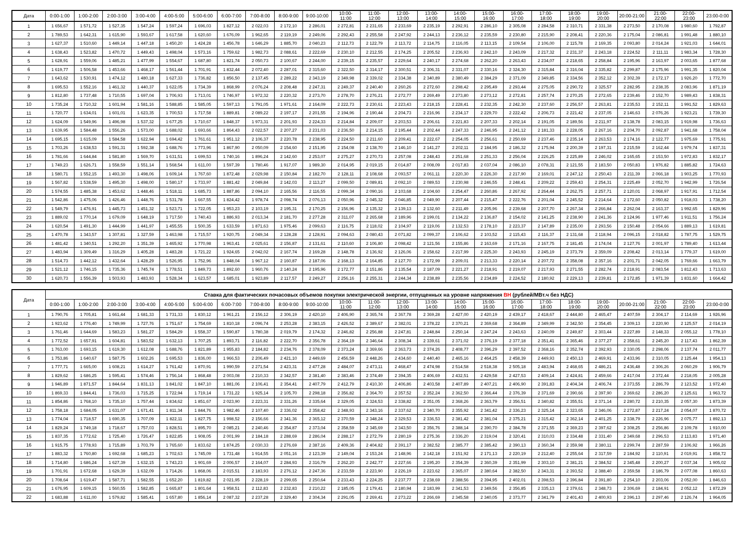| Дата | 0:00-1:00 | 1:00-2:00 | 2:00-3:00 | 3:00-4:00 | 4:00-5:00 | 5:00-6:00 | 6:00-7:00 | 7:00-8:00 | 8:00-9:00 | 9:00-10:00 | 10:00- 11:00 | 11:00- 12:00 | 12:00- 13:00 | 13:00- 14:00 | 14:00- 15:00 | 15:00- 16:00 | 16:00- 17:00 | 17:00- 18:00 | 18:00- 19:00 | 19:00- 20:00 | 20:00-21:00 | 21:00- 22:00 | 22:00- 23:00 | 23:00-0:00 |
| --- | --- | --- | --- | --- | --- | --- | --- | --- | --- | --- | --- | --- | --- | --- | --- | --- | --- | --- | --- | --- | --- | --- | --- | --- |
| 1 | 1 656,67 | 1 571,72 | 1 527,35 | 1 547,24 | 1 597,24 | 1 696,03 | 1 827,12 | 2 022,03 | 2 172,10 | 2 286,01 | 2 272,81 | 2 231,65 | 2 233,69 | 2 235,19 | 2 292,91 | 2 286,10 | 2 305,08 | 2 284,58 | 2 310,71 | 2 331,38 | 2 273,50 | 2 170,08 | 1 980,60 | 1 792,87 |
| 2 | 1 789,53 | 1 642,31 | 1 615,90 | 1 593,67 | 1 617,58 | 1 620,60 | 1 676,09 | 1 962,65 | 2 119,19 | 2 249,06 | 2 292,43 | 2 255,58 | 2 247,92 | 2 244,13 | 2 236,12 | 2 235,59 | 2 230,80 | 2 215,90 | 2 208,41 | 2 220,36 | 2 175,04 | 2 086,81 | 1 991,48 | 1 880,10 |
| 3 | 1 627,37 | 1 510,60 | 1 449,14 | 1 447,18 | 1 450,20 | 1 424,28 | 1 456,78 | 1 646,29 | 1 885,70 | 2 040,23 | 2 112,73 | 2 122,79 | 2 113,72 | 2 114,75 | 2 116,05 | 2 113,15 | 2 109,54 | 2 106,00 | 2 115,78 | 2 169,35 | 2 093,80 | 2 014,24 | 1 921,03 | 1 644,01 |
| 4 | 1 638,43 | 1 523,82 | 1 470,72 | 1 449,43 | 1 498,04 | 1 573,16 | 1 759,62 | 1 982,73 | 2 088,61 | 2 222,69 | 2 230,10 | 2 212,55 | 2 174,25 | 2 205,52 | 2 236,93 | 2 242,10 | 2 243,09 | 2 217,32 | 2 231,37 | 2 243,18 | 2 224,52 | 2 111,11 | 1 983,34 | 1 728,30 |
| 5 | 1 628,91 | 1 559,06 | 1 485,21 | 1 477,99 | 1 554,67 | 1 687,80 | 1 821,74 | 2 050,73 | 2 100,67 | 2 244,00 | 2 239,15 | 2 235,57 | 2 229,64 | 2 240,17 | 2 274,68 | 2 262,20 | 2 263,43 | 2 234,07 | 2 218,65 | 2 258,84 | 2 195,96 | 2 163,97 | 2 003,65 | 1 877,68 |
| 6 | 1 619,77 | 1 506,58 | 1 453,66 | 1 468,17 | 1 561,44 | 1 701,91 | 1 832,44 | 2 072,40 | 2 287,01 | 2 315,60 | 2 322,50 | 2 314,17 | 2 300,51 | 2 306,31 | 2 331,07 | 2 330,16 | 2 324,30 | 2 315,84 | 2 316,04 | 2 335,82 | 2 299,87 | 2 175,96 | 1 991,35 | 1 820,04 |
| 7 | 1 643,62 | 1 530,91 | 1 474,12 | 1 480,18 | 1 627,33 | 1 736,82 | 1 856,50 | 2 137,45 | 2 289,22 | 2 343,19 | 2 349,98 | 2 339,02 | 2 334,38 | 2 340,89 | 2 380,49 | 2 384,29 | 2 371,09 | 2 349,85 | 2 334,56 | 2 352,12 | 2 302,39 | 2 172,17 | 1 926,20 | 1 772,70 |
| 8 | 1 695,53 | 1 552,16 | 1 461,32 | 1 440,37 | 1 622,05 | 1 734,39 | 1 868,99 | 2 076,24 | 2 208,48 | 2 247,31 | 2 249,37 | 2 240,40 | 2 260,26 | 2 272,60 | 2 298,42 | 2 295,49 | 2 293,44 | 2 275,05 | 2 290,72 | 2 325,57 | 2 282,95 | 2 238,35 | 2 083,96 | 1 871,19 |
| 9 | 1 812,80 | 1 737,48 | 1 710,55 | 1 697,04 | 1 706,93 | 1 713,01 | 1 746,97 | 1 972,32 | 2 220,32 | 2 273,70 | 2 278,70 | 2 276,21 | 2 272,77 | 2 269,49 | 2 273,80 | 2 273,12 | 2 272,81 | 2 257,74 | 2 270,25 | 2 272,65 | 2 239,46 | 2 152,70 | 1 989,43 | 1 838,31 |
| 10 | 1 735,24 | 1 710,32 | 1 601,94 | 1 581,16 | 1 588,85 | 1 585,05 | 1 597,13 | 1 791,05 | 1 971,61 | 2 164,09 | 2 222,73 | 2 230,61 | 2 223,43 | 2 218,15 | 2 228,41 | 2 232,35 | 2 242,30 | 2 237,60 | 2 256,57 | 2 263,81 | 2 235,53 | 2 152,11 | 1 991,52 | 1 829,63 |
| 11 | 1 720,77 | 1 634,01 | 1 601,01 | 1 623,35 | 1 700,53 | 1 717,58 | 1 889,81 | 2 089,22 | 2 197,17 | 2 201,55 | 2 194,96 | 2 190,44 | 2 204,73 | 2 216,96 | 2 234,17 | 2 229,70 | 2 222,42 | 2 206,73 | 2 221,42 | 2 237,05 | 2 146,63 | 2 076,26 | 1 923,21 | 1 739,30 |
| 12 | 1 624,09 | 1 549,96 | 1 496,98 | 1 537,32 | 1 677,25 | 1 710,67 | 1 848,37 | 1 973,31 | 2 201,93 | 2 224,33 | 2 214,84 | 2 209,07 | 2 203,53 | 2 206,61 | 2 221,83 | 2 207,33 | 2 202,14 | 2 191,05 | 2 189,56 | 2 211,97 | 2 138,78 | 2 083,15 | 1 919,98 | 1 736,63 |
| 13 | 1 639,95 | 1 584,48 | 1 556,26 | 1 573,00 | 1 688,02 | 1 693,66 | 1 864,43 | 2 022,57 | 2 207,27 | 2 231,03 | 2 236,50 | 2 214,15 | 2 195,44 | 2 202,44 | 2 247,33 | 2 246,95 | 2 241,12 | 2 181,33 | 2 228,05 | 2 267,16 | 2 204,70 | 2 092,87 | 1 941,68 | 1 758,04 |
| 14 | 1 695,15 | 1 615,09 | 1 584,58 | 1 622,94 | 1 694,42 | 1 761,61 | 1 951,12 | 2 106,37 | 2 220,78 | 2 238,95 | 2 224,50 | 2 211,60 | 2 209,41 | 2 222,67 | 2 254,05 | 2 256,61 | 2 250,69 | 2 237,46 | 2 235,14 | 2 263,53 | 2 174,16 | 2 122,77 | 1 975,69 | 1 775,91 |
| 15 | 1 703,26 | 1 638,53 | 1 591,31 | 1 592,38 | 1 688,76 | 1 773,96 | 1 867,90 | 2 050,09 | 2 154,60 | 2 151,95 | 2 154,08 | 2 138,70 | 2 146,10 | 2 141,27 | 2 202,11 | 2 184,95 | 2 186,32 | 2 175,94 | 2 200,39 | 2 197,31 | 2 215,59 | 2 162,44 | 1 979,74 | 1 837,31 |
| 16 | 1 781,66 | 1 644,84 | 1 581,80 | 1 569,70 | 1 631,51 | 1 699,53 | 1 740,16 | 1 896,24 | 2 142,60 | 2 253,07 | 2 275,27 | 2 270,73 | 2 257,08 | 2 248,43 | 2 251,68 | 2 251,33 | 2 256,04 | 2 226,25 | 2 225,89 | 2 246,02 | 2 165,65 | 2 153,50 | 1 972,83 | 1 832,17 |
| 17 | 1 749,23 | 1 626,71 | 1 558,59 | 1 551,14 | 1 568,54 | 1 611,00 | 1 597,39 | 1 780,46 | 1 917,07 | 1 989,30 | 2 014,95 | 2 019,15 | 2 014,87 | 2 008,09 | 2 017,83 | 2 037,04 | 2 086,10 | 2 078,31 | 2 121,55 | 2 183,50 | 2 050,83 | 1 976,82 | 1 885,82 | 1 724,63 |
| 18 | 1 580,71 | 1 552,15 | 1 493,30 | 1 498,06 | 1 609,14 | 1 767,60 | 1 872,48 | 2 029,98 | 2 150,84 | 2 182,70 | 2 128,11 | 2 108,68 | 2 093,57 | 2 061,11 | 2 220,30 | 2 226,30 | 2 217,90 | 2 169,01 | 2 247,12 | 2 250,43 | 2 211,39 | 2 066,18 | 1 903,25 | 1 770,93 |
| 19 | 1 567,82 | 1 538,59 | 1 495,30 | 1 498,00 | 1 580,17 | 1 733,97 | 1 881,42 | 2 049,84 | 2 142,03 | 2 113,27 | 2 099,50 | 2 089,81 | 2 092,10 | 2 089,53 | 2 230,98 | 2 246,55 | 2 248,41 | 2 209,22 | 2 259,43 | 2 254,31 | 2 225,49 | 2 052,70 | 1 942,99 | 1 726,54 |
| 20 | 1 574,55 | 1 485,38 | 1 453,62 | 1 448,46 | 1 518,11 | 1 685,73 | 1 887,86 | 2 094,10 | 2 165,56 | 2 116,55 | 2 099,34 | 2 090,16 | 2 103,68 | 2 104,60 | 2 254,47 | 2 260,86 | 2 267,92 | 2 264,44 | 2 262,75 | 2 257,71 | 2 120,01 | 2 068,97 | 1 917,91 | 1 712,54 |
| 21 | 1 542,86 | 1 475,06 | 1 426,46 | 1 448,76 | 1 531,78 | 1 667,55 | 1 824,42 | 1 978,74 | 2 098,74 | 2 076,13 | 2 050,96 | 2 045,32 | 2 046,85 | 2 049,90 | 2 207,44 | 2 215,47 | 2 222,76 | 2 201,04 | 2 245,52 | 2 214,64 | 2 172,60 | 2 050,82 | 1 918,03 | 1 738,20 |
| 22 | 1 549,79 | 1 476,91 | 1 445,73 | 1 451,32 | 1 523,71 | 1 722,05 | 1 953,23 | 2 103,19 | 2 195,31 | 2 170,25 | 2 156,96 | 2 135,32 | 2 139,13 | 2 132,60 | 2 211,49 | 2 205,96 | 2 239,68 | 2 207,70 | 2 267,34 | 2 266,84 | 2 262,04 | 2 163,37 | 1 992,65 | 1 829,96 |
| 23 | 1 889,02 | 1 770,14 | 1 679,09 | 1 648,19 | 1 717,50 | 1 740,43 | 1 886,93 | 2 013,34 | 2 181,70 | 2 277,28 | 2 311,07 | 2 265,68 | 2 189,96 | 2 199,01 | 2 134,22 | 2 136,87 | 2 154,02 | 2 141,25 | 2 238,90 | 2 241,36 | 2 124,96 | 1 977,46 | 1 911,51 | 1 756,24 |
| 24 | 1 620,54 | 1 491,30 | 1 444,99 | 1 441,97 | 1 455,55 | 1 500,35 | 1 633,59 | 1 871,63 | 1 975,46 | 2 099,63 | 2 116,75 | 2 118,02 | 2 104,97 | 2 119,06 | 2 132,53 | 2 178,10 | 2 223,37 | 2 147,89 | 2 235,00 | 2 293,56 | 2 150,48 | 2 054,66 | 1 889,13 | 1 619,81 |
| 25 | 1 470,78 | 1 343,57 | 1 307,81 | 1 327,59 | 1 463,98 | 1 715,57 | 1 920,75 | 2 049,34 | 2 128,28 | 2 128,91 | 2 094,63 | 2 080,43 | 2 071,82 | 2 099,37 | 2 106,62 | 2 103,52 | 2 115,43 | 2 116,37 | 2 131,68 | 2 118,94 | 2 096,15 | 2 018,82 | 1 787,75 | 1 529,75 |
| 26 | 1 481,42 | 1 340,51 | 1 292,20 | 1 351,39 | 1 465,92 | 1 770,98 | 1 963,41 | 2 025,61 | 2 156,87 | 2 131,61 | 2 110,60 | 2 106,80 | 2 098,42 | 2 121,56 | 2 155,86 | 2 163,69 | 2 171,16 | 2 167,75 | 2 181,45 | 2 174,04 | 2 127,76 | 2 001,97 | 1 789,40 | 1 613,44 |
| 27 | 1 483,94 | 1 309,49 | 1 316,29 | 1 405,28 | 1 483,28 | 1 721,22 | 1 924,65 | 2 042,02 | 2 167,74 | 2 169,28 | 2 148,78 | 2 136,92 | 2 126,06 | 2 158,62 | 2 217,99 | 2 225,30 | 2 243,93 | 2 245,19 | 2 373,79 | 2 359,09 | 2 208,42 | 2 013,14 | 1 779,37 | 1 619,00 |
| 28 | 1 514,73 | 1 442,12 | 1 432,64 | 1 428,29 | 1 526,95 | 1 752,96 | 1 848,04 | 1 967,12 | 2 160,87 | 2 187,06 | 2 168,13 | 2 164,85 | 2 127,70 | 2 172,99 | 2 209,01 | 2 213,33 | 2 220,14 | 2 207,72 | 2 358,08 | 2 357,16 | 2 201,71 | 2 042,05 | 1 769,66 | 1 663,79 |
| 29 | 1 521,12 | 1 746,15 | 1 735,36 | 1 745,74 | 1 778,51 | 1 849,73 | 1 892,60 | 1 960,76 | 2 140,24 | 2 195,96 | 2 172,77 | 2 151,86 | 2 135,54 | 2 187,09 | 2 221,27 | 2 218,91 | 2 219,07 | 2 217,93 | 2 271,55 | 2 282,74 | 2 218,91 | 2 083,54 | 1 812,43 | 1 713,63 |
| 30 | 1 620,73 | 1 556,39 | 1 503,93 | 1 483,93 | 1 528,34 | 1 623,57 | 1 685,01 | 1 923,89 | 2 117,57 | 2 249,27 | 2 256,16 | 2 255,31 | 2 244,34 | 2 238,89 | 2 235,56 | 2 234,89 | 2 224,52 | 2 180,92 | 2 229,13 | 2 239,81 | 2 172,85 | 1 971,39 | 1 831,60 | 1 664,42 |
| Дата | Ставка для фактических почасовых объемов покупки электрической энергии, отпущенных на уровне напряжения ВН (рублей/МВт.ч без НДС) | | | | | | | | | | | | | | | | | | | | | | | |
| --- | --- | --- | --- | --- | --- | --- | --- | --- | --- | --- | --- | --- | --- | --- | --- | --- | --- | --- | --- | --- | --- | --- | --- | --- |
| | 0:00-1:00 | 1:00-2:00 | 2:00-3:00 | 3:00-4:00 | 4:00-5:00 | 5:00-6:00 | 6:00-7:00 | 7:00-8:00 | 8:00-9:00 | 9:00-10:00 | 10:00- 11:00 | 11:00- 12:00 | 12:00- 13:00 | 13:00- 14:00 | 14:00- 15:00 | 15:00- 16:00 | 16:00- 17:00 | 17:00- 18:00 | 18:00- 19:00 | 19:00- 20:00 | 20:00-21:00 | 21:00- 22:00 | 22:00- 23:00 | 23:00-0:00 |
| 1 | 1 790,76 | 1 705,81 | 1 661,44 | 1 681,33 | 1 731,33 | 1 830,12 | 1 961,21 | 2 156,12 | 2 306,19 | 2 420,10 | 2 406,90 | 2 365,74 | 2 367,78 | 2 369,28 | 2 427,00 | 2 420,19 | 2 439,17 | 2 418,67 | 2 444,80 | 2 465,47 | 2 407,59 | 2 304,17 | 2 114,69 | 1 926,96 |
| 2 | 1 923,62 | 1 776,40 | 1 749,99 | 1 727,76 | 1 751,67 | 1 754,69 | 1 810,18 | 2 096,74 | 2 253,28 | 2 383,15 | 2 426,52 | 2 389,67 | 2 382,01 | 2 378,22 | 2 370,21 | 2 369,68 | 2 364,89 | 2 349,99 | 2 342,50 | 2 354,45 | 2 309,13 | 2 220,90 | 2 125,57 | 2 014,19 |
| 3 | 1 761,46 | 1 644,69 | 1 583,23 | 1 581,27 | 1 584,29 | 1 558,37 | 1 590,87 | 1 780,38 | 2 019,79 | 2 174,32 | 2 246,82 | 2 256,88 | 2 247,81 | 2 248,84 | 2 250,14 | 2 247,24 | 2 243,63 | 2 240,09 | 2 249,87 | 2 303,44 | 2 227,89 | 2 148,33 | 2 055,12 | 1 778,10 |
| 4 | 1 772,52 | 1 657,91 | 1 604,81 | 1 583,52 | 1 632,13 | 1 707,25 | 1 893,71 | 2 116,82 | 2 222,70 | 2 356,78 | 2 364,19 | 2 346,64 | 2 308,34 | 2 339,61 | 2 371,02 | 2 376,19 | 2 377,18 | 2 351,41 | 2 365,46 | 2 377,27 | 2 358,61 | 2 245,20 | 2 117,43 | 1 862,39 |
| 5 | 1 763,00 | 1 693,15 | 1 619,30 | 1 612,08 | 1 688,76 | 1 821,89 | 1 955,83 | 2 184,82 | 2 234,76 | 2 378,09 | 2 373,24 | 2 369,66 | 2 363,73 | 2 374,26 | 2 408,77 | 2 396,29 | 2 397,52 | 2 368,16 | 2 352,74 | 2 392,93 | 2 330,05 | 2 298,06 | 2 137,74 | 2 011,77 |
| 6 | 1 753,86 | 1 640,67 | 1 587,75 | 1 602,26 | 1 695,53 | 1 836,00 | 1 966,53 | 2 206,49 | 2 421,10 | 2 449,69 | 2 456,59 | 2 448,26 | 2 434,60 | 2 440,40 | 2 465,16 | 2 464,25 | 2 458,39 | 2 449,93 | 2 450,13 | 2 469,91 | 2 433,96 | 2 310,05 | 2 125,44 | 1 954,13 |
| 7 | 1 777,71 | 1 665,00 | 1 608,21 | 1 614,27 | 1 761,42 | 1 870,91 | 1 990,59 | 2 271,54 | 2 423,31 | 2 477,28 | 2 484,07 | 2 473,11 | 2 468,47 | 2 474,98 | 2 514,58 | 2 518,38 | 2 505,18 | 2 483,94 | 2 468,65 | 2 486,21 | 2 436,48 | 2 306,26 | 2 060,29 | 1 906,79 |
| 8 | 1 829,62 | 1 686,25 | 1 595,41 | 1 574,46 | 1 756,14 | 1 868,48 | 2 003,08 | 2 210,33 | 2 342,57 | 2 381,40 | 2 383,46 | 2 374,49 | 2 394,35 | 2 406,69 | 2 432,51 | 2 429,58 | 2 427,53 | 2 409,14 | 2 424,81 | 2 459,66 | 2 417,04 | 2 372,44 | 2 218,05 | 2 005,28 |
| 9 | 1 946,89 | 1 871,57 | 1 844,64 | 1 831,13 | 1 841,02 | 1 847,10 | 1 881,06 | 2 106,41 | 2 354,41 | 2 407,79 | 2 412,79 | 2 410,30 | 2 406,86 | 2 403,58 | 2 407,89 | 2 407,21 | 2 406,90 | 2 391,83 | 2 404,34 | 2 406,74 | 2 373,55 | 2 286,79 | 2 123,52 | 1 972,40 |
| 10 | 1 869,33 | 1 844,41 | 1 736,03 | 1 715,25 | 1 722,94 | 1 719,14 | 1 731,22 | 1 925,14 | 2 105,70 | 2 298,18 | 2 356,82 | 2 364,70 | 2 357,52 | 2 352,24 | 2 362,50 | 2 366,44 | 2 376,39 | 2 371,69 | 2 390,66 | 2 397,90 | 2 369,62 | 2 286,20 | 2 125,61 | 1 963,72 |
| 11 | 1 854,86 | 1 768,10 | 1 735,10 | 1 757,44 | 1 834,62 | 1 851,67 | 2 023,90 | 2 223,31 | 2 331,26 | 2 335,64 | 2 329,05 | 2 324,53 | 2 338,82 | 2 351,05 | 2 368,26 | 2 363,79 | 2 356,51 | 2 340,82 | 2 355,51 | 2 371,14 | 2 280,72 | 2 210,35 | 2 057,30 | 1 873,39 |
| 12 | 1 758,18 | 1 684,05 | 1 631,07 | 1 671,41 | 1 811,34 | 1 844,76 | 1 982,46 | 2 107,40 | 2 336,02 | 2 358,42 | 2 348,93 | 2 343,16 | 2 337,62 | 2 340,70 | 2 355,92 | 2 341,42 | 2 336,23 | 2 325,14 | 2 323,65 | 2 346,06 | 2 272,87 | 2 217,24 | 2 054,07 | 1 870,72 |
| 13 | 1 774,04 | 1 718,57 | 1 690,35 | 1 707,09 | 1 822,11 | 1 827,75 | 1 998,52 | 2 156,66 | 2 341,36 | 2 365,12 | 2 370,59 | 2 348,24 | 2 329,53 | 2 336,53 | 2 381,42 | 2 381,04 | 2 375,21 | 2 315,42 | 2 362,14 | 2 401,25 | 2 338,79 | 2 226,96 | 2 075,77 | 1 892,13 |
| 14 | 1 829,24 | 1 749,18 | 1 718,67 | 1 757,03 | 1 828,51 | 1 895,70 | 2 085,21 | 2 240,46 | 2 354,87 | 2 373,04 | 2 358,59 | 2 345,69 | 2 343,50 | 2 356,76 | 2 388,14 | 2 390,70 | 2 384,78 | 2 371,55 | 2 369,23 | 2 397,62 | 2 308,25 | 2 256,86 | 2 109,78 | 1 910,00 |
| 15 | 1 837,35 | 1 772,62 | 1 725,40 | 1 726,47 | 1 822,85 | 1 908,05 | 2 001,99 | 2 184,18 | 2 288,69 | 2 286,04 | 2 288,17 | 2 272,79 | 2 280,19 | 2 275,36 | 2 336,20 | 2 319,04 | 2 320,41 | 2 310,03 | 2 334,48 | 2 331,40 | 2 349,68 | 2 296,53 | 2 113,83 | 1 971,40 |
| 16 | 1 915,75 | 1 778,93 | 1 715,89 | 1 703,79 | 1 765,60 | 1 833,62 | 1 874,25 | 2 030,33 | 2 276,69 | 2 387,16 | 2 409,36 | 2 404,82 | 2 391,17 | 2 382,52 | 2 385,77 | 2 385,42 | 2 390,13 | 2 360,34 | 2 359,98 | 2 380,11 | 2 299,74 | 2 287,59 | 2 106,92 | 1 966,26 |
| 17 | 1 883,32 | 1 760,80 | 1 692,68 | 1 685,23 | 1 702,63 | 1 745,09 | 1 731,48 | 1 914,55 | 2 051,16 | 2 123,39 | 2 149,04 | 2 153,24 | 2 148,96 | 2 142,18 | 2 151,92 | 2 171,13 | 2 220,19 | 2 212,40 | 2 255,64 | 2 317,59 | 2 184,92 | 2 110,91 | 2 019,91 | 1 858,72 |
| 18 | 1 714,80 | 1 686,24 | 1 627,39 | 1 632,15 | 1 743,23 | 1 901,69 | 2 006,57 | 2 164,07 | 2 284,93 | 2 316,79 | 2 262,20 | 2 242,77 | 2 227,66 | 2 195,20 | 2 354,39 | 2 360,39 | 2 351,99 | 2 303,10 | 2 381,21 | 2 384,52 | 2 345,48 | 2 200,27 | 2 037,34 | 1 905,02 |
| 19 | 1 701,91 | 1 672,68 | 1 629,39 | 1 632,09 | 1 714,26 | 1 868,06 | 2 015,51 | 2 183,93 | 2 276,12 | 2 247,36 | 2 233,59 | 2 223,90 | 2 226,19 | 2 223,62 | 2 365,07 | 2 380,64 | 2 382,50 | 2 343,31 | 2 393,52 | 2 388,40 | 2 359,58 | 2 186,79 | 2 077,08 | 1 860,63 |
| 20 | 1 708,64 | 1 619,47 | 1 587,71 | 1 582,55 | 1 652,20 | 1 819,82 | 2 021,95 | 2 228,19 | 2 299,65 | 2 250,64 | 2 233,43 | 2 224,25 | 2 237,77 | 2 238,69 | 2 388,56 | 2 394,95 | 2 402,01 | 2 398,53 | 2 396,84 | 2 391,80 | 2 254,10 | 2 203,06 | 2 052,00 | 1 846,63 |
| 21 | 1 676,95 | 1 609,15 | 1 560,55 | 1 582,85 | 1 665,87 | 1 801,64 | 1 958,51 | 2 112,83 | 2 232,83 | 2 210,22 | 2 185,05 | 2 179,41 | 2 180,94 | 2 183,99 | 2 341,53 | 2 349,56 | 2 356,85 | 2 335,13 | 2 379,61 | 2 348,73 | 2 306,69 | 2 184,91 | 2 052,12 | 1 872,29 |
| 22 | 1 683,88 | 1 611,00 | 1 579,82 | 1 585,41 | 1 657,80 | 1 856,14 | 2 087,32 | 2 237,28 | 2 329,40 | 2 304,34 | 2 291,05 | 2 269,41 | 2 273,22 | 2 266,69 | 2 345,58 | 2 340,05 | 2 373,77 | 2 341,79 | 2 401,43 | 2 400,93 | 2 396,13 | 2 297,46 | 2 126,74 | 1 964,05 |